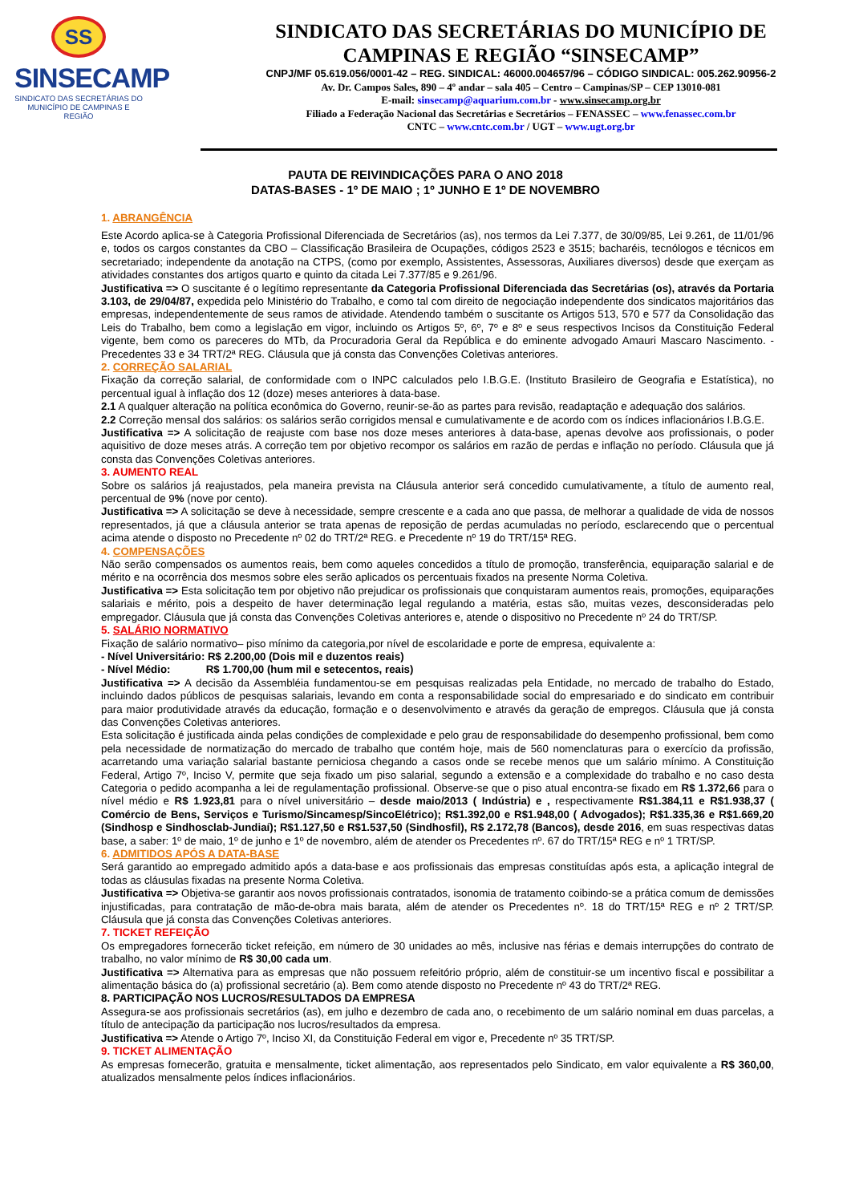SS
SINSECAMP
SINDICATO DAS SECRETÁRIAS DO
MUNICÍPIO DE CAMPINAS E REGIÃO
SINDICATO DAS SECRETÁRIAS DO MUNICÍPIO DE
CAMPINAS E REGIÃO “SINSECAMP”
CNPJ/MF 05.619.056/0001-42 – REG. SINDICAL: 46000.004657/96 – CÓDIGO SINDICAL: 005.262.90956-2
Av. Dr. Campos Sales, 890 – 4º andar – sala 405 – Centro – Campinas/SP – CEP 13010-081
E-mail: sinsecamp@aquarium.com.br - www.sinsecamp.org.br
Filiado a Federação Nacional das Secretárias e Secretários – FENASSEC – www.fenassec.com.br
CNTC – www.cntc.com.br / UGT – www.ugt.org.br
PAUTA DE REIVINDICAÇÕES PARA O ANO 2018
DATAS-BASES - 1º DE MAIO ; 1º JUNHO E 1º DE NOVEMBRO
1. ABRANGÊNCIA
Este Acordo aplica-se à Categoria Profissional Diferenciada de Secretários (as), nos termos da Lei 7.377, de 30/09/85, Lei 9.261, de 11/01/96 e, todos os cargos constantes da CBO – Classificação Brasileira de Ocupações, códigos 2523 e 3515; bacharéis, tecnólogos e técnicos em secretariado; independente da anotação na CTPS, (como por exemplo, Assistentes, Assessoras, Auxiliares diversos) desde que exerçam as atividades constantes dos artigos quarto e quinto da citada Lei 7.377/85 e 9.261/96.
Justificativa => O suscitante é o legítimo representante da Categoria Profissional Diferenciada das Secretárias (os), através da Portaria 3.103, de 29/04/87, expedida pelo Ministério do Trabalho, e como tal com direito de negociação independente dos sindicatos majoritários das empresas, independentemente de seus ramos de atividade. Atendendo também o suscitante os Artigos 513, 570 e 577 da Consolidação das Leis do Trabalho, bem como a legislação em vigor, incluindo os Artigos 5º, 6º, 7º e 8º e seus respectivos Incisos da Constituição Federal vigente, bem como os pareceres do MTb, da Procuradoria Geral da República e do eminente advogado Amauri Mascaro Nascimento. - Precedentes 33 e 34 TRT/2ª REG. Cláusula que já consta das Convenções Coletivas anteriores.
2. CORREÇÃO SALARIAL
Fixação da correção salarial, de conformidade com o INPC calculados pelo I.B.G.E. (Instituto Brasileiro de Geografia e Estatística), no percentual igual à inflação dos 12 (doze) meses anteriores à data-base.
2.1 A qualquer alteração na política econômica do Governo, reunir-se-ão as partes para revisão, readaptação e adequação dos salários.
2.2 Correção mensal dos salários: os salários serão corrigidos mensal e cumulativamente e de acordo com os índices inflacionários I.B.G.E.
Justificativa => A solicitação de reajuste com base nos doze meses anteriores à data-base, apenas devolve aos profissionais, o poder aquisitivo de doze meses atrás. A correção tem por objetivo recompor os salários em razão de perdas e inflação no período. Cláusula que já consta das Convenções Coletivas anteriores.
3. AUMENTO REAL
Sobre os salários já reajustados, pela maneira prevista na Cláusula anterior será concedido cumulativamente, a título de aumento real, percentual de 9% (nove por cento).
Justificativa => A solicitação se deve à necessidade, sempre crescente e a cada ano que passa, de melhorar a qualidade de vida de nossos representados, já que a cláusula anterior se trata apenas de reposição de perdas acumuladas no período, esclarecendo que o percentual acima atende o disposto no Precedente nº 02 do TRT/2ª REG. e Precedente nº 19 do TRT/15ª REG.
4. COMPENSAÇÕES
Não serão compensados os aumentos reais, bem como aqueles concedidos a título de promoção, transferência, equiparação salarial e de mérito e na ocorrência dos mesmos sobre eles serão aplicados os percentuais fixados na presente Norma Coletiva.
Justificativa => Esta solicitação tem por objetivo não prejudicar os profissionais que conquistaram aumentos reais, promoções, equiparações salariais e mérito, pois a despeito de haver determinação legal regulando a matéria, estas são, muitas vezes, desconsideradas pelo empregador. Cláusula que já consta das Convenções Coletivas anteriores e, atende o dispositivo no Precedente nº 24 do TRT/SP.
5. SALÁRIO NORMATIVO
Fixação de salário normativo– piso mínimo da categoria,por nível de escolaridade e porte de empresa, equivalente a:
- Nível Universitário: R$ 2.200,00 (Dois mil e duzentos reais)
- Nível Médio: R$ 1.700,00 (hum mil e setecentos, reais)
Justificativa => A decisão da Assembléia fundamentou-se em pesquisas realizadas pela Entidade, no mercado de trabalho do Estado, incluindo dados públicos de pesquisas salariais, levando em conta a responsabilidade social do empresariado e do sindicato em contribuir para maior produtividade através da educação, formação e o desenvolvimento e através da geração de empregos. Cláusula que já consta das Convenções Coletivas anteriores.
Esta solicitação é justificada ainda pelas condições de complexidade e pelo grau de responsabilidade do desempenho profissional, bem como pela necessidade de normatização do mercado de trabalho que contém hoje, mais de 560 nomenclaturas para o exercício da profissão, acarretando uma variação salarial bastante perniciosa chegando a casos onde se recebe menos que um salário mínimo. A Constituição Federal, Artigo 7º, Inciso V, permite que seja fixado um piso salarial, segundo a extensão e a complexidade do trabalho e no caso desta Categoria o pedido acompanha a lei de regulamentação profissional. Observe-se que o piso atual encontra-se fixado em R$ 1.372,66 para o nível médio e R$ 1.923,81 para o nível universitário – desde maio/2013 ( Indústria) e , respectivamente R$1.384,11 e R$1.938,37 ( Comércio de Bens, Serviços e Turismo/Sincamesp/SincoElétrico); R$1.392,00 e R$1.948,00 ( Advogados); R$1.335,36 e R$1.669,20 (Sindhosp e Sindhosclab-Jundiaí); R$1.127,50 e R$1.537,50 (Sindhosfil), R$ 2.172,78 (Bancos), desde 2016, em suas respectivas datas base, a saber: 1º de maio, 1º de junho e 1º de novembro, além de atender os Precedentes nº. 67 do TRT/15ª REG e nº 1 TRT/SP.
6. ADMITIDOS APÓS A DATA-BASE
Será garantido ao empregado admitido após a data-base e aos profissionais das empresas constituídas após esta, a aplicação integral de todas as cláusulas fixadas na presente Norma Coletiva.
Justificativa => Objetiva-se garantir aos novos profissionais contratados, isonomia de tratamento coibindo-se a prática comum de demissões injustificadas, para contratação de mão-de-obra mais barata, além de atender os Precedentes nº. 18 do TRT/15ª REG e nº 2 TRT/SP. Cláusula que já consta das Convenções Coletivas anteriores.
7. TICKET REFEIÇÃO
Os empregadores fornecerão ticket refeição, em número de 30 unidades ao mês, inclusive nas férias e demais interrupções do contrato de trabalho, no valor mínimo de R$ 30,00 cada um.
Justificativa => Alternativa para as empresas que não possuem refeitório próprio, além de constituir-se um incentivo fiscal e possibilitar a alimentação básica do (a) profissional secretário (a). Bem como atende disposto no Precedente nº 43 do TRT/2ª REG.
8. PARTICIPAÇÃO NOS LUCROS/RESULTADOS DA EMPRESA
Assegura-se aos profissionais secretários (as), em julho e dezembro de cada ano, o recebimento de um salário nominal em duas parcelas, a título de antecipação da participação nos lucros/resultados da empresa.
Justificativa => Atende o Artigo 7º, Inciso XI, da Constituição Federal em vigor e, Precedente nº 35 TRT/SP.
9. TICKET ALIMENTAÇÃO
As empresas fornecerão, gratuita e mensalmente, ticket alimentação, aos representados pelo Sindicato, em valor equivalente a R$ 360,00, atualizados mensalmente pelos índices inflacionários.